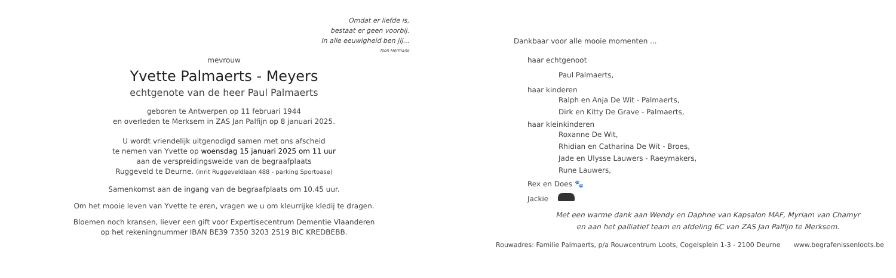Omdat er liefde is,
bestaat er geen voorbij.
In alle eeuwigheid ben jij...
Toon Hermans
mevrouw
Yvette Palmaerts - Meyers
echtgenote van de heer Paul Palmaerts
geboren te Antwerpen op 11 februari 1944
en overleden te Merksem in ZAS Jan Palfijn op 8 januari 2025.
U wordt vriendelijk uitgenodigd samen met ons afscheid
te nemen van Yvette op woensdag 15 januari 2025 om 11 uur
aan de verspreidingsweide van de begraafplaats
Ruggeveld te Deurne. (inrit Ruggeveldlaan 488 - parking Sportoase)
Samenkomst aan de ingang van de begraafplaats om 10.45 uur.
Om het mooie leven van Yvette te eren, vragen we u om kleurrijke kledij te dragen.
Bloemen noch kransen, liever een gift voor Expertisecentrum Dementie Vlaanderen
op het rekeningnummer IBAN BE39 7350 3203 2519 BIC KREDBEBB.
Dankbaar voor alle mooie momenten ...
haar echtgenoot
Paul Palmaerts,
haar kinderen
Ralph en Anja De Wit - Palmaerts,
Dirk en Kitty De Grave - Palmaerts,
haar kleinkinderen
Roxanne De Wit,
Rhidian en Catharina De Wit - Broes,
Jade en Ulysse Lauwers - Raeymakers,
Rune Lauwers,
Rex en Does 🐾
Jackie
Met een warme dank aan Wendy en Daphne van Kapsalon MAF, Myriam van Chamyr
en aan het palliatief team en afdeling 6C van ZAS Jan Palfijn te Merksem.
Rouwadres: Familie Palmaerts, p/a Rouwcentrum Loots, Cogelsplein 1-3 - 2100 Deurne www.begrafenissenloots.be